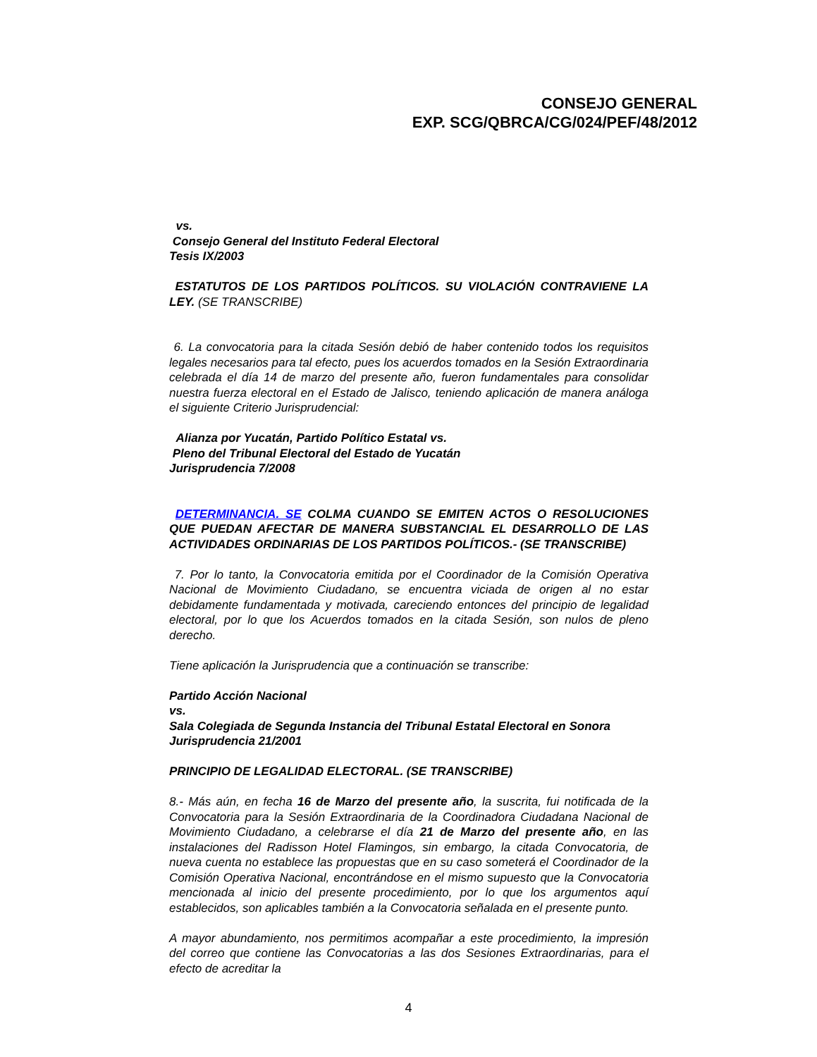CONSEJO GENERAL
EXP. SCG/QBRCA/CG/024/PEF/48/2012
vs.
Consejo General del Instituto Federal Electoral
Tesis IX/2003
ESTATUTOS DE LOS PARTIDOS POLÍTICOS. SU VIOLACIÓN CONTRAVIENE LA LEY. (SE TRANSCRIBE)
6. La convocatoria para la citada Sesión debió de haber contenido todos los requisitos legales necesarios para tal efecto, pues los acuerdos tomados en la Sesión Extraordinaria celebrada el día 14 de marzo del presente año, fueron fundamentales para consolidar nuestra fuerza electoral en el Estado de Jalisco, teniendo aplicación de manera análoga el siguiente Criterio Jurisprudencial:
Alianza por Yucatán, Partido Político Estatal vs.
Pleno del Tribunal Electoral del Estado de Yucatán
Jurisprudencia 7/2008
DETERMINANCIA. SE COLMA CUANDO SE EMITEN ACTOS O RESOLUCIONES QUE PUEDAN AFECTAR DE MANERA SUBSTANCIAL EL DESARROLLO DE LAS ACTIVIDADES ORDINARIAS DE LOS PARTIDOS POLÍTICOS.- (SE TRANSCRIBE)
7. Por lo tanto, la Convocatoria emitida por el Coordinador de la Comisión Operativa Nacional de Movimiento Ciudadano, se encuentra viciada de origen al no estar debidamente fundamentada y motivada, careciendo entonces del principio de legalidad electoral, por lo que los Acuerdos tomados en la citada Sesión, son nulos de pleno derecho.
Tiene aplicación la Jurisprudencia que a continuación se transcribe:
Partido Acción Nacional
vs.
Sala Colegiada de Segunda Instancia del Tribunal Estatal Electoral en Sonora
Jurisprudencia 21/2001
PRINCIPIO DE LEGALIDAD ELECTORAL. (SE TRANSCRIBE)
8.- Más aún, en fecha 16 de Marzo del presente año, la suscrita, fui notificada de la Convocatoria para la Sesión Extraordinaria de la Coordinadora Ciudadana Nacional de Movimiento Ciudadano, a celebrarse el día 21 de Marzo del presente año, en las instalaciones del Radisson Hotel Flamingos, sin embargo, la citada Convocatoria, de nueva cuenta no establece las propuestas que en su caso someterá el Coordinador de la Comisión Operativa Nacional, encontrándose en el mismo supuesto que la Convocatoria mencionada al inicio del presente procedimiento, por lo que los argumentos aquí establecidos, son aplicables también a la Convocatoria señalada en el presente punto.
A mayor abundamiento, nos permitimos acompañar a este procedimiento, la impresión del correo que contiene las Convocatorias a las dos Sesiones Extraordinarias, para el efecto de acreditar la
4